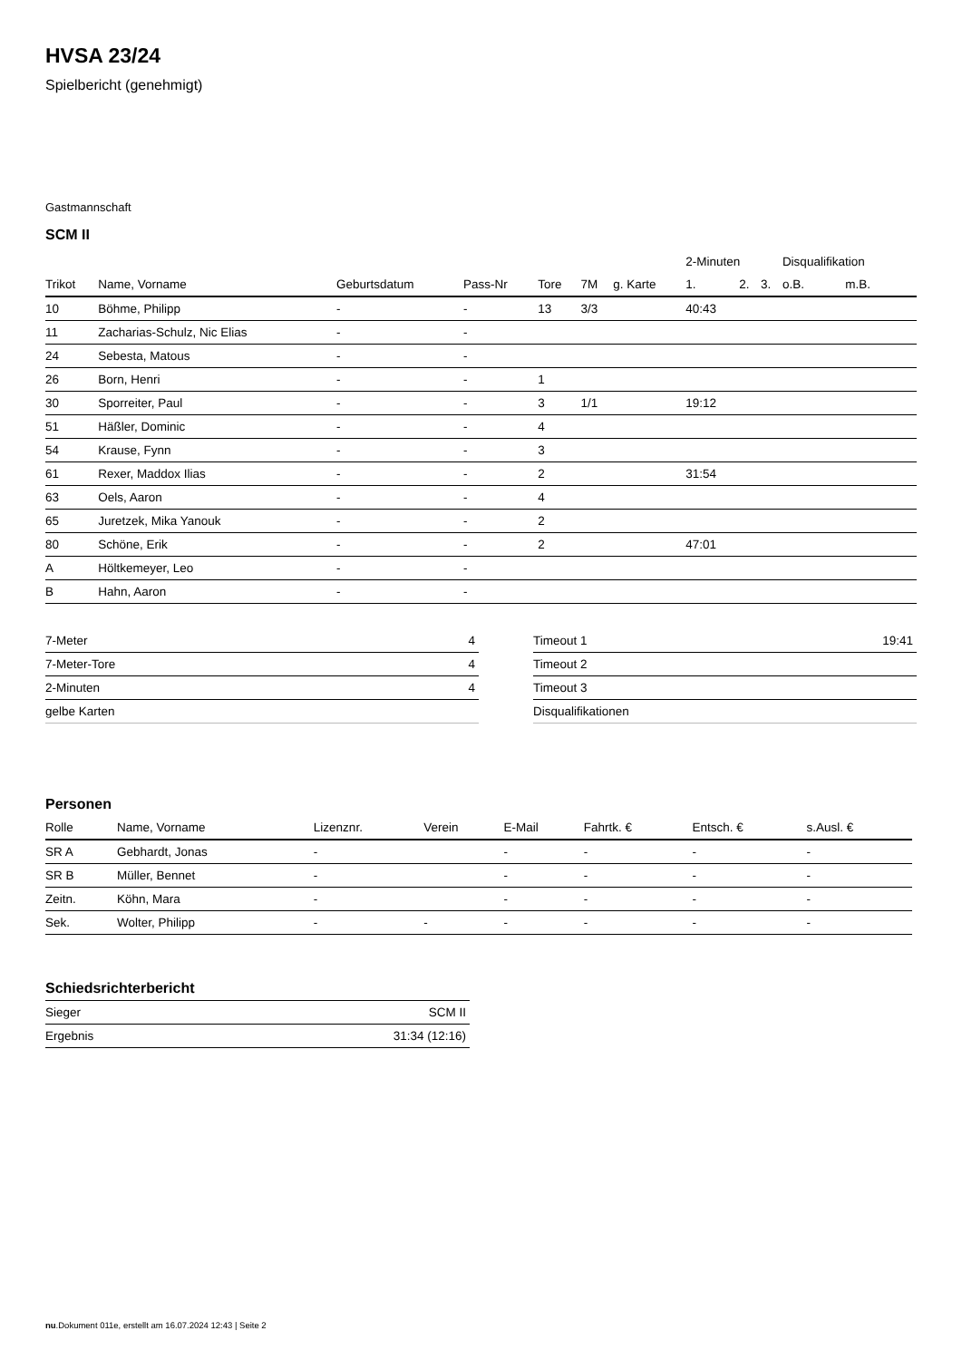HVSA 23/24
Spielbericht (genehmigt)
Gastmannschaft
SCM II
| | | | | | | | 2-Minuten | | | Disqualifikation | |
| --- | --- | --- | --- | --- | --- | --- | --- | --- | --- | --- | --- |
| Trikot | Name, Vorname | Geburtsdatum | Pass-Nr | Tore | 7M | g. Karte | 1. | 2. | 3. | o.B. | m.B. |
| 10 | Böhme, Philipp | - | - | 13 | 3/3 | | 40:43 | | | | |
| 11 | Zacharias-Schulz, Nic Elias | - | - | | | | | | | | |
| 24 | Sebesta, Matous | - | - | | | | | | | | |
| 26 | Born, Henri | - | - | 1 | | | | | | | |
| 30 | Sporreiter, Paul | - | - | 3 | 1/1 | | 19:12 | | | | |
| 51 | Häßler, Dominic | - | - | 4 | | | | | | | |
| 54 | Krause, Fynn | - | - | 3 | | | | | | | |
| 61 | Rexer, Maddox Ilias | - | - | 2 | | | 31:54 | | | | |
| 63 | Oels, Aaron | - | - | 4 | | | | | | | |
| 65 | Juretzek, Mika Yanouk | - | - | 2 | | | | | | | |
| 80 | Schöne, Erik | - | - | 2 | | | 47:01 | | | | |
| A | Höltkemeyer, Leo | - | - | | | | | | | | |
| B | Hahn, Aaron | - | - | | | | | | | | |
| 7-Meter | 4 |
| 7-Meter-Tore | 4 |
| 2-Minuten | 4 |
| gelbe Karten | |
| Timeout 1 | 19:41 |
| Timeout 2 | |
| Timeout 3 | |
| Disqualifikationen | |
Personen
| Rolle | Name, Vorname | Lizenznr. | Verein | E-Mail | Fahrtk. € | Entsch. € | s.Ausl. € |
| --- | --- | --- | --- | --- | --- | --- | --- |
| SR A | Gebhardt, Jonas | - | | - | - | - | - |
| SR B | Müller, Bennet | - | | - | - | - | - |
| Zeitn. | Köhn, Mara | - | | - | - | - | - |
| Sek. | Wolter, Philipp | - | - | - | - | - | - |
Schiedsrichterbericht
| Sieger | SCM II |
| Ergebnis | 31:34 (12:16) |
nu.Dokument 011e, erstellt am 16.07.2024 12:43 | Seite 2